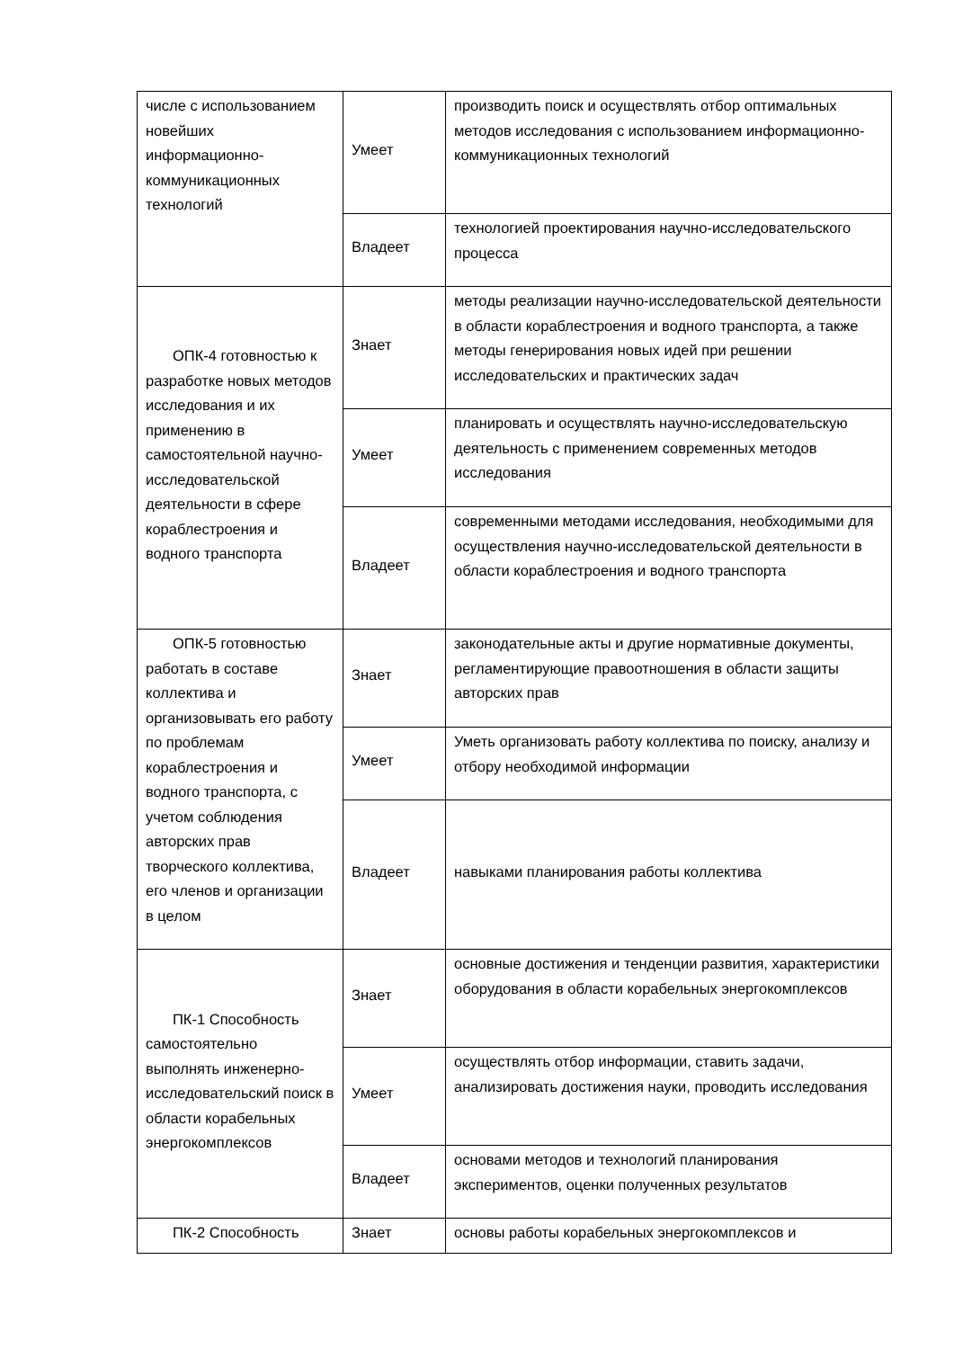| числе с использованием новейших информационно-коммуникационных технологий | Умеет | производить поиск и осуществлять отбор оптимальных методов исследования с использованием информационно-коммуникационных технологий |
| | Владеет | технологией проектирования научно-исследовательского процесса |
| ОПК-4 готовностью к разработке новых методов исследования и их применению в самостоятельной научно-исследовательской деятельности в сфере кораблестроения и водного транспорта | Знает | методы реализации научно-исследовательской деятельности в области кораблестроения и водного транспорта, а также методы генерирования новых идей при решении исследовательских и практических задач |
| | Умеет | планировать и осуществлять научно-исследовательскую деятельность с применением современных методов исследования |
| | Владеет | современными методами исследования, необходимыми для осуществления научно-исследовательской деятельности в области кораблестроения и водного транспорта |
| ОПК-5 готовностью работать в составе коллектива и организовывать его работу по проблемам кораблестроения и водного транспорта, с учетом соблюдения авторских прав творческого коллектива, его членов и организации в целом | Знает | законодательные акты и другие нормативные документы, регламентирующие правоотношения в области защиты авторских прав |
| | Умеет | Уметь организовать работу коллектива по поиску, анализу и отбору необходимой информации |
| | Владеет | навыками планирования работы коллектива |
| ПК-1 Способность самостоятельно выполнять инженерно-исследовательский поиск в области корабельных энергокомплексов | Знает | основные достижения и тенденции развития, характеристики оборудования в области корабельных энергокомплексов |
| | Умеет | осуществлять отбор информации, ставить задачи, анализировать достижения науки, проводить исследования |
| | Владеет | основами методов и технологий планирования экспериментов, оценки полученных результатов |
| ПК-2 Способность | Знает | основы работы корабельных энергокомплексов и |